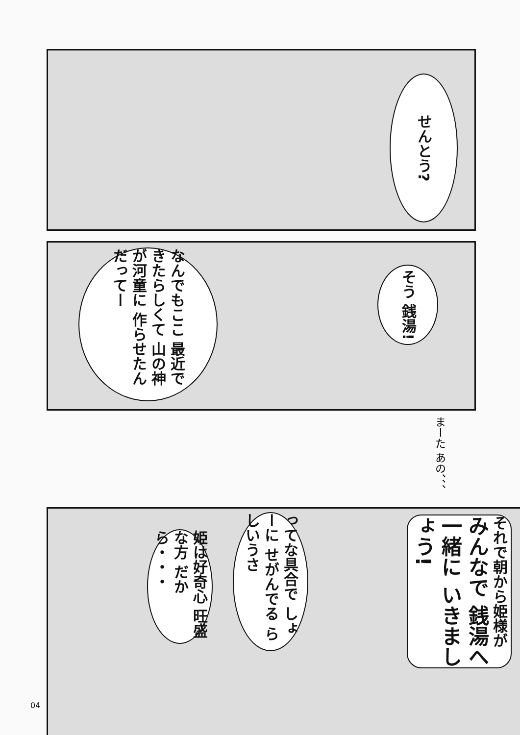せんとう?
なんでもここ 最近できたらしくて 山の神が河童に 作らせたんだってー
そう 銭湯!
まーた あの、、、
それで朝から姫様が みんなで 銭湯へ一緒に いきましょう!
ってな具合で しょーに せがんでる らしいうさ
姫は好奇心 旺盛な方 だから・・・
04